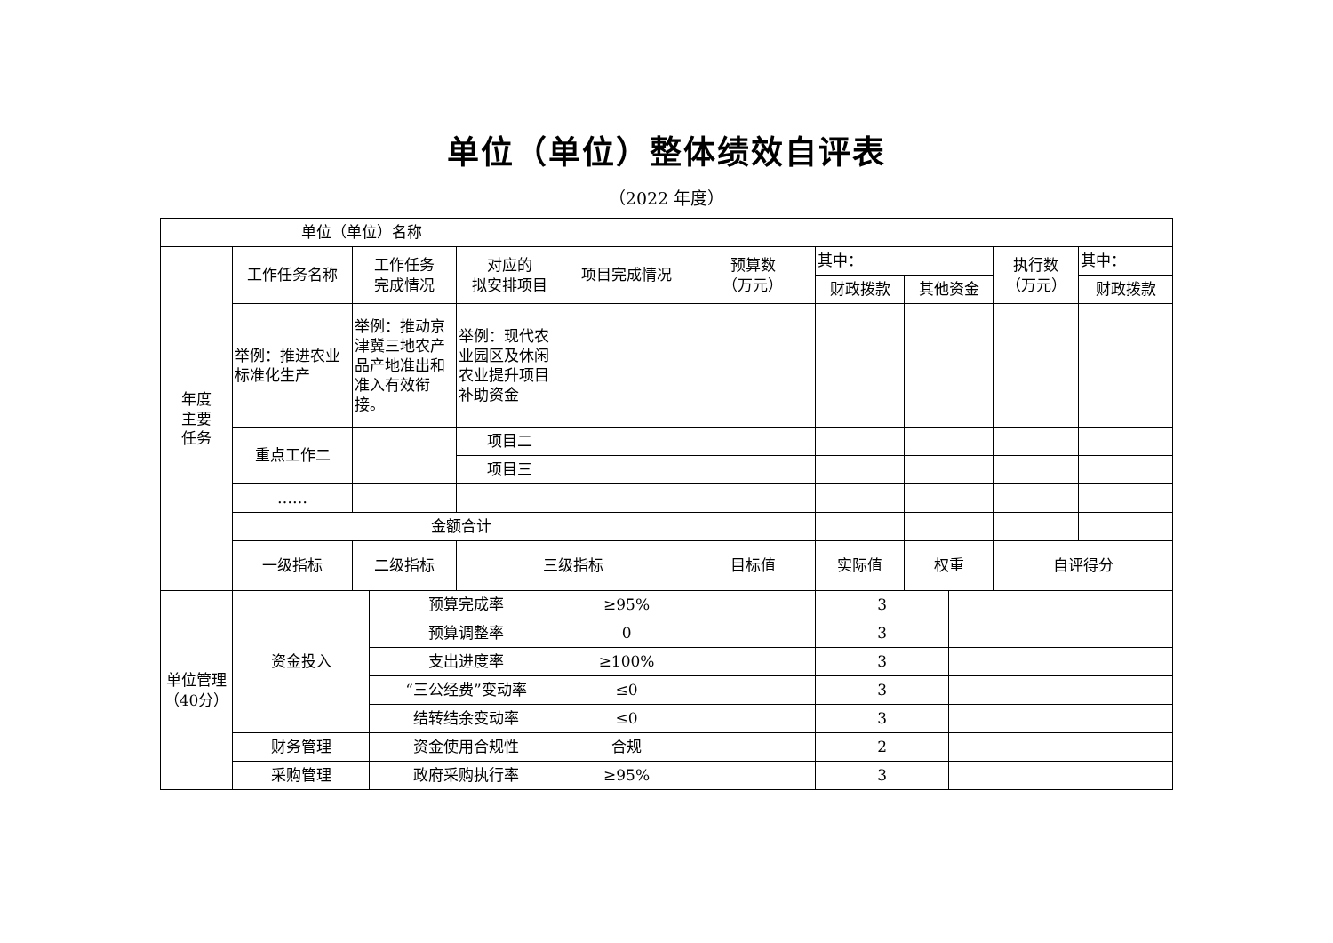单位（单位）整体绩效自评表
（2022 年度）
| 单位（单位）名称 | | | | | | | | | | | |
| 年度 主要 任务 | 工作任务名称 | 工作任务 完成情况 | | 对应的 拟安排项目 | 项目完成情况 | 预算数 （万元） | 其中： | | | 执行数 （万元） | 其中： |
| | | | | | | | 财政拨款 | 其他资金 | | | 财政拨款 |
| | 举例：推进农业标准化生产 | 举例：推动京津冀三地农产品产地准出和准入有效衔接。 | | 举例：现代农业园区及休闲农业提升项目补助资金 | | | | | | | |
| | 重点工作二 | | | 项目二 | | | | | | | |
| | | | | 项目三 | | | | | | | |
| | …… | | | | | | | | | | |
| | 金额合计 | | | | | | | | | | |
| | 一级指标 | 二级指标 | | 三级指标 | | 目标值 | 实际值 | 权重 | | 自评得分 | |
| 单位管理（40分） | 资金投入 | | 预算完成率 | | ≥95% | | 3 | | | | |
| | | | 预算调整率 | | 0 | | 3 | | | | |
| | | | 支出进度率 | | ≥100% | | 3 | | | | |
| | | | “三公经费”变动率 | | ≤0 | | 3 | | | | |
| | | | 结转结余变动率 | | ≤0 | | 3 | | | | |
| | 财务管理 | | 资金使用合规性 | | 合规 | | 2 | | | | |
| | 采购管理 | | 政府采购执行率 | | ≥95% | | 3 | | | | |